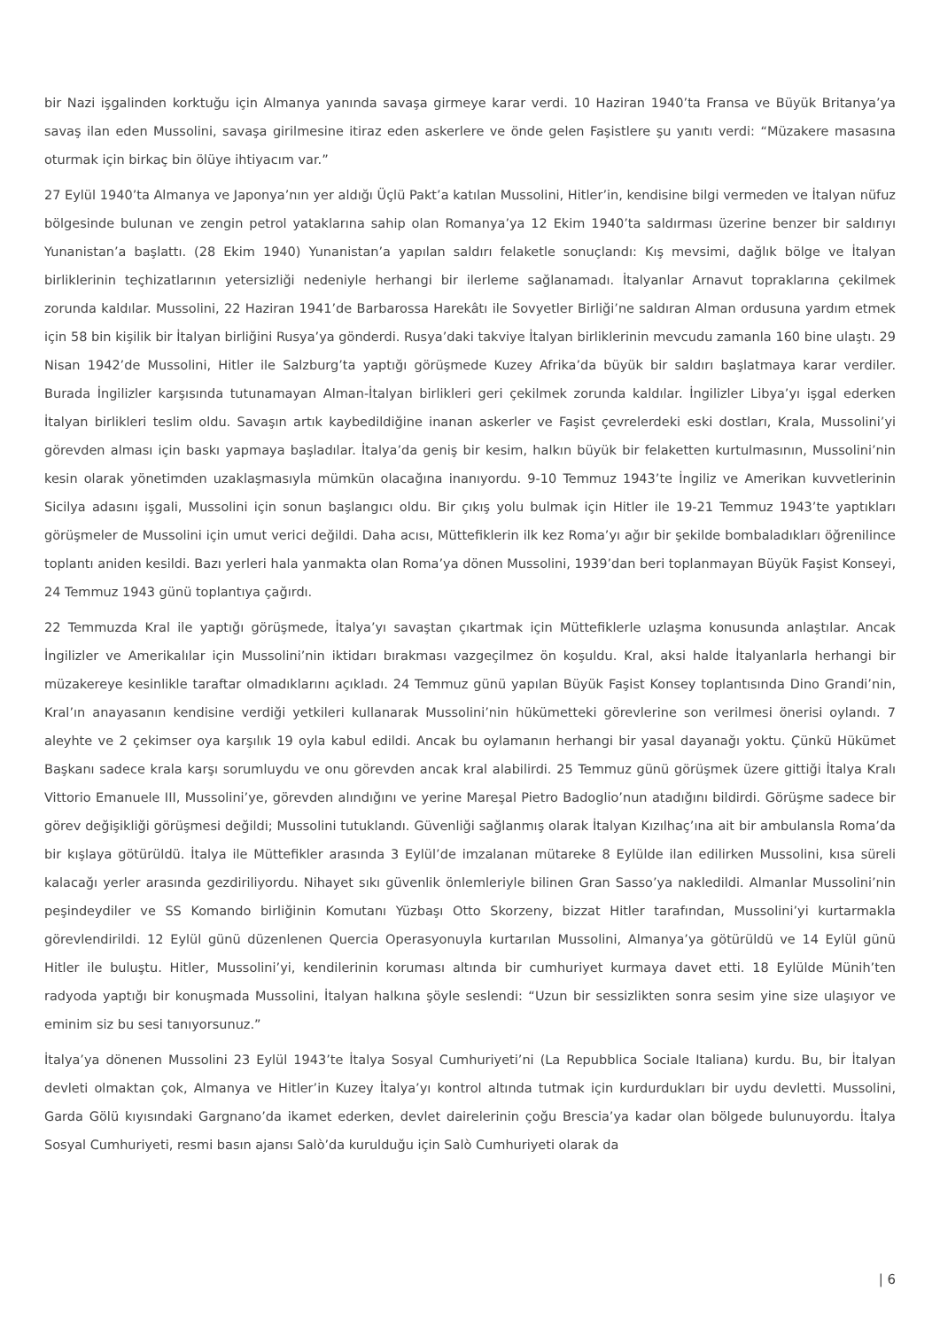bir Nazi işgalinden korktuğu için Almanya yanında savaşa girmeye karar verdi. 10 Haziran 1940’ta Fransa ve Büyük Britanya’ya savaş ilan eden Mussolini, savaşa girilmesine itiraz eden askerlere ve önde gelen Faşistlere şu yanıtı verdi: “Müzakere masasına oturmak için birkaç bin ölüye ihtiyacım var.”
27 Eylül 1940’ta Almanya ve Japonya’nın yer aldığı Üçlü Pakt’a katılan Mussolini, Hitler’in, kendisine bilgi vermeden ve İtalyan nüfuz bölgesinde bulunan ve zengin petrol yataklarına sahip olan Romanya’ya 12 Ekim 1940’ta saldırması üzerine benzer bir saldırıyı Yunanistan’a başlattı. (28 Ekim 1940) Yunanistan’a yapılan saldırı felaketle sonuçlandı: Kış mevsimi, dağlık bölge ve İtalyan birliklerinin teçhizatlarının yetersizliği nedeniyle herhangi bir ilerleme sağlanamadı. İtalyanlar Arnavut topraklarına çekilmek zorunda kaldılar. Mussolini, 22 Haziran 1941’de Barbarossa Harekâtı ile Sovyetler Birliği’ne saldıran Alman ordusuna yardım etmek için 58 bin kişilik bir İtalyan birliğini Rusya’ya gönderdi. Rusya’daki takviye İtalyan birliklerinin mevcudu zamanla 160 bine ulaştı. 29 Nisan 1942’de Mussolini, Hitler ile Salzburg’ta yaptığı görüşmede Kuzey Afrika’da büyük bir saldırı başlatmaya karar verdiler. Burada İngilizler karşısında tutunamayan Alman-İtalyan birlikleri geri çekilmek zorunda kaldılar. İngilizler Libya’yı işgal ederken İtalyan birlikleri teslim oldu. Savaşın artık kaybedildiğine inanan askerler ve Faşist çevrelerdeki eski dostları, Krala, Mussolini’yi görevden alması için baskı yapmaya başladılar. İtalya’da geniş bir kesim, halkın büyük bir felaketten kurtulmasının, Mussolini’nin kesin olarak yönetimden uzaklaşmasıyla mümkün olacağına inanıyordu. 9-10 Temmuz 1943’te İngiliz ve Amerikan kuvvetlerinin Sicilya adasını işgali, Mussolini için sonun başlangıcı oldu. Bir çıkış yolu bulmak için Hitler ile 19-21 Temmuz 1943’te yaptıkları görüşmeler de Mussolini için umut verici değildi. Daha acısı, Müttefiklerin ilk kez Roma’yı ağır bir şekilde bombaladıkları öğrenilince toplantı aniden kesildi. Bazı yerleri hala yanmakta olan Roma’ya dönen Mussolini, 1939’dan beri toplanmayan Büyük Faşist Konseyi, 24 Temmuz 1943 günü toplantıya çağırdı.
22 Temmuzda Kral ile yaptığı görüşmede, İtalya’yı savaştan çıkartmak için Müttefiklerle uzlaşma konusunda anlaştılar. Ancak İngilizler ve Amerikalılar için Mussolini’nin iktidarı bırakması vazgeçilmez ön koşuldu. Kral, aksi halde İtalyanlarla herhangi bir müzakereye kesinlikle taraftar olmadıklarını açıkladı. 24 Temmuz günü yapılan Büyük Faşist Konsey toplantısında Dino Grandi’nin, Kral’ın anayasanın kendisine verdiği yetkileri kullanarak Mussolini’nin hükümetteki görevlerine son verilmesi önerisi oylandı. 7 aleyhte ve 2 çekimser oya karşılık 19 oyla kabul edildi. Ancak bu oylamanın herhangi bir yasal dayanağı yoktu. Çünkü Hükümet Başkanı sadece krala karşı sorumluydu ve onu görevden ancak kral alabilirdi. 25 Temmuz günü görüşmek üzere gittiği İtalya Kralı Vittorio Emanuele III, Mussolini’ye, görevden alındığını ve yerine Mareşal Pietro Badoglio’nun atadığını bildirdi. Görüşme sadece bir görev değişikliği görüşmesi değildi; Mussolini tutuklandı. Güvenliği sağlanmış olarak İtalyan Kızılhaç’ına ait bir ambulansla Roma’da bir kışlaya götürüldü. İtalya ile Müttefikler arasında 3 Eylül’de imzalanan mütareke 8 Eylülde ilan edilirken Mussolini, kısa süreli kalacağı yerler arasında gezdiriliyordu. Nihayet sıkı güvenlik önlemleriyle bilinen Gran Sasso’ya nakledildi. Almanlar Mussolini’nin peşindeydiler ve SS Komando birliğinin Komutanı Yüzbaşı Otto Skorzeny, bizzat Hitler tarafından, Mussolini’yi kurtarmakla görevlendirildi. 12 Eylül günü düzenlenen Quercia Operasyonuyla kurtarılan Mussolini, Almanya’ya götürüldü ve 14 Eylül günü Hitler ile buluştu. Hitler, Mussolini’yi, kendilerinin koruması altında bir cumhuriyet kurmaya davet etti. 18 Eylülde Münih’ten radyoda yaptığı bir konuşmada Mussolini, İtalyan halkına şöyle seslendi: “Uzun bir sessizlikten sonra sesim yine size ulaşıyor ve eminim siz bu sesi tanıyorsunuz.”
İtalya’ya dönenen Mussolini 23 Eylül 1943’te İtalya Sosyal Cumhuriyeti’ni (La Repubblica Sociale Italiana) kurdu. Bu, bir İtalyan devleti olmaktan çok, Almanya ve Hitler’in Kuzey İtalya’yı kontrol altında tutmak için kurdurdukları bir uydu devletti. Mussolini, Garda Gölü kıyısındaki Gargnano’da ikamet ederken, devlet dairelerinin çoğu Brescia’ya kadar olan bölgede bulunuyordu. İtalya Sosyal Cumhuriyeti, resmi basın ajansı Salò’da kurulduğu için Salò Cumhuriyeti olarak da
| 6